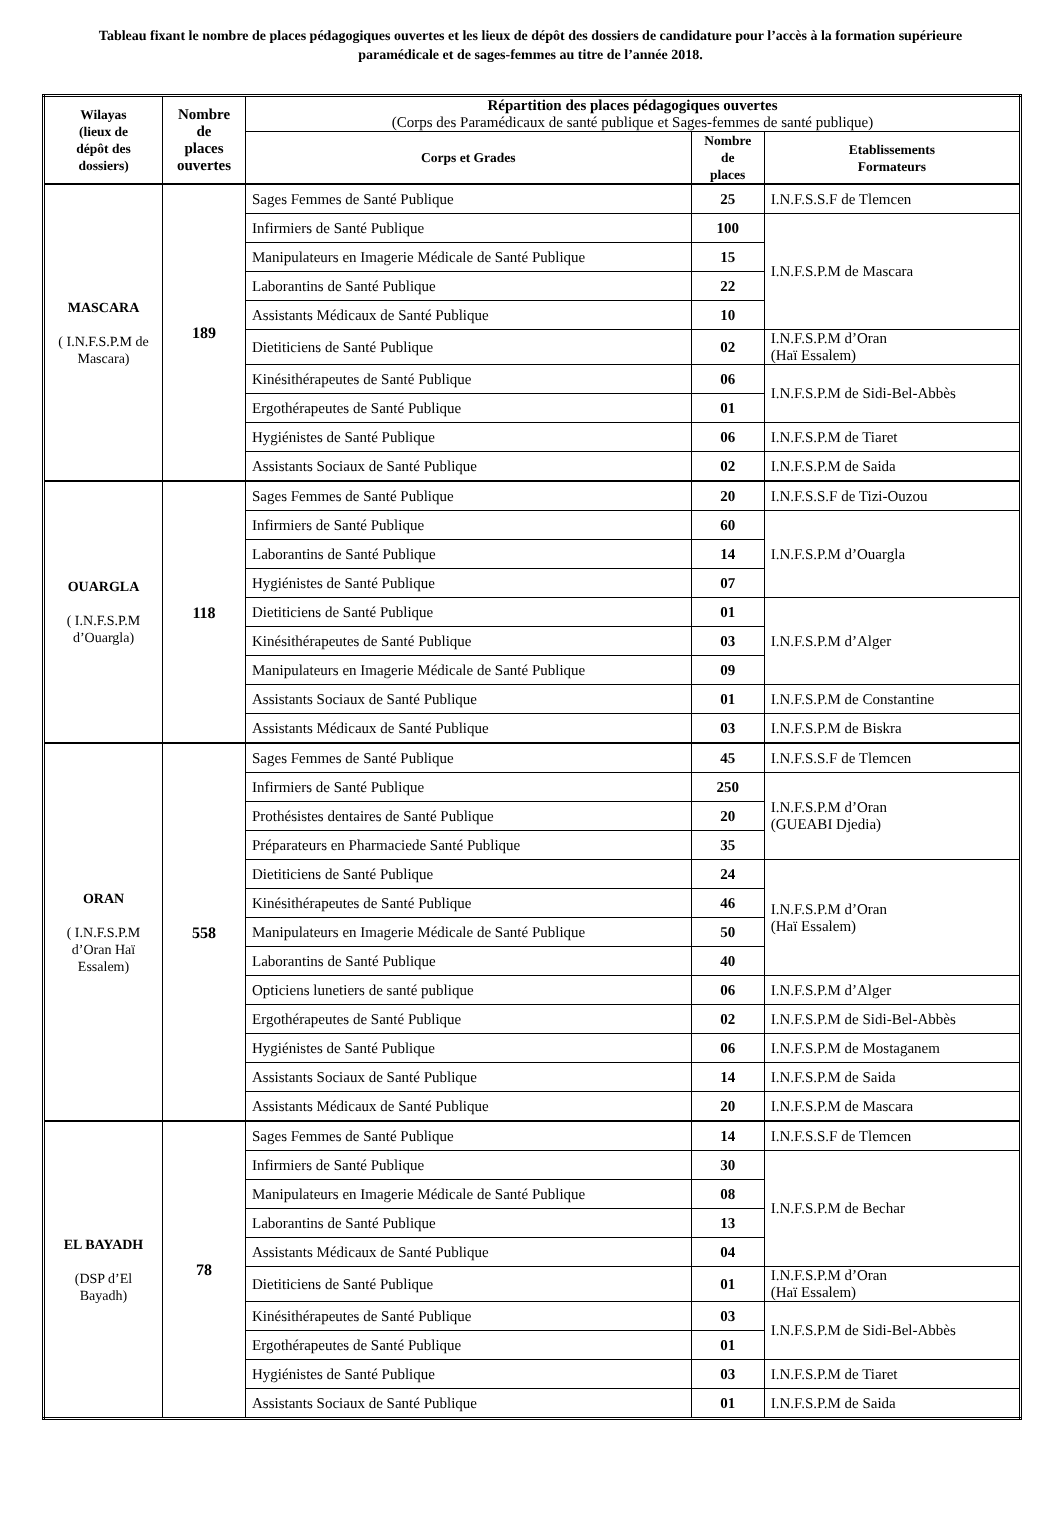Tableau fixant le nombre de places pédagogiques ouvertes et les lieux de dépôt des dossiers de candidature pour l’accès à la formation supérieure paramédicale et de sages-femmes au titre de l’année 2018.
| Wilayas (lieux de dépôt des dossiers) | Nombre de places ouvertes | Répartition des places pédagogiques ouvertes (Corps des Paramédicaux de santé publique et Sages-femmes de santé publique) | | |
| --- | --- | --- | --- | --- |
| | | Corps et Grades | Nombre de places | Etablissements Formateurs |
| MASCARA ( I.N.F.S.P.M de Mascara) | 189 | Sages Femmes de Santé Publique | 25 | I.N.F.S.S.F de Tlemcen |
| | | Infirmiers de Santé Publique | 100 | I.N.F.S.P.M de Mascara |
| | | Manipulateurs en Imagerie Médicale de Santé Publique | 15 | |
| | | Laborantins de Santé Publique | 22 | |
| | | Assistants Médicaux de Santé Publique | 10 | |
| | | Dietiticiens de Santé Publique | 02 | I.N.F.S.P.M d’Oran (Haï Essalem) |
| | | Kinésithérapeutes de Santé Publique | 06 | I.N.F.S.P.M de Sidi-Bel-Abbès |
| | | Ergothérapeutes de Santé Publique | 01 | |
| | | Hygiénistes de Santé Publique | 06 | I.N.F.S.P.M de Tiaret |
| | | Assistants Sociaux de Santé Publique | 02 | I.N.F.S.P.M de Saida |
| OUARGLA ( I.N.F.S.P.M d’Ouargla) | 118 | Sages Femmes de Santé Publique | 20 | I.N.F.S.S.F de Tizi-Ouzou |
| | | Infirmiers de Santé Publique | 60 | I.N.F.S.P.M d’Ouargla |
| | | Laborantins de Santé Publique | 14 | |
| | | Hygiénistes de Santé Publique | 07 | |
| | | Dietiticiens de Santé Publique | 01 | I.N.F.S.P.M d’Alger |
| | | Kinésithérapeutes de Santé Publique | 03 | |
| | | Manipulateurs en Imagerie Médicale de Santé Publique | 09 | |
| | | Assistants Sociaux de Santé Publique | 01 | I.N.F.S.P.M de Constantine |
| | | Assistants Médicaux de Santé Publique | 03 | I.N.F.S.P.M de Biskra |
| ORAN ( I.N.F.S.P.M d’Oran Haï Essalem) | 558 | Sages Femmes de Santé Publique | 45 | I.N.F.S.S.F de Tlemcen |
| | | Infirmiers de Santé Publique | 250 | I.N.F.S.P.M d’Oran (GUEABI Djedia) |
| | | Prothésistes dentaires de Santé Publique | 20 | |
| | | Préparateurs en Pharmaciede Santé Publique | 35 | |
| | | Dietiticiens de Santé Publique | 24 | I.N.F.S.P.M d’Oran (Haï Essalem) |
| | | Kinésithérapeutes de Santé Publique | 46 | |
| | | Manipulateurs en Imagerie Médicale de Santé Publique | 50 | |
| | | Laborantins de Santé Publique | 40 | |
| | | Opticiens lunetiers de santé publique | 06 | I.N.F.S.P.M d’Alger |
| | | Ergothérapeutes de Santé Publique | 02 | I.N.F.S.P.M de Sidi-Bel-Abbès |
| | | Hygiénistes de Santé Publique | 06 | I.N.F.S.P.M de Mostaganem |
| | | Assistants Sociaux de Santé Publique | 14 | I.N.F.S.P.M de Saida |
| | | Assistants Médicaux de Santé Publique | 20 | I.N.F.S.P.M de Mascara |
| EL BAYADH (DSP d’El Bayadh) | 78 | Sages Femmes de Santé Publique | 14 | I.N.F.S.S.F de Tlemcen |
| | | Infirmiers de Santé Publique | 30 | I.N.F.S.P.M de Bechar |
| | | Manipulateurs en Imagerie Médicale de Santé Publique | 08 | |
| | | Laborantins de Santé Publique | 13 | |
| | | Assistants Médicaux de Santé Publique | 04 | |
| | | Dietiticiens de Santé Publique | 01 | I.N.F.S.P.M d’Oran (Haï Essalem) |
| | | Kinésithérapeutes de Santé Publique | 03 | I.N.F.S.P.M de Sidi-Bel-Abbès |
| | | Ergothérapeutes de Santé Publique | 01 | |
| | | Hygiénistes de Santé Publique | 03 | I.N.F.S.P.M de Tiaret |
| | | Assistants Sociaux de Santé Publique | 01 | I.N.F.S.P.M de Saida |